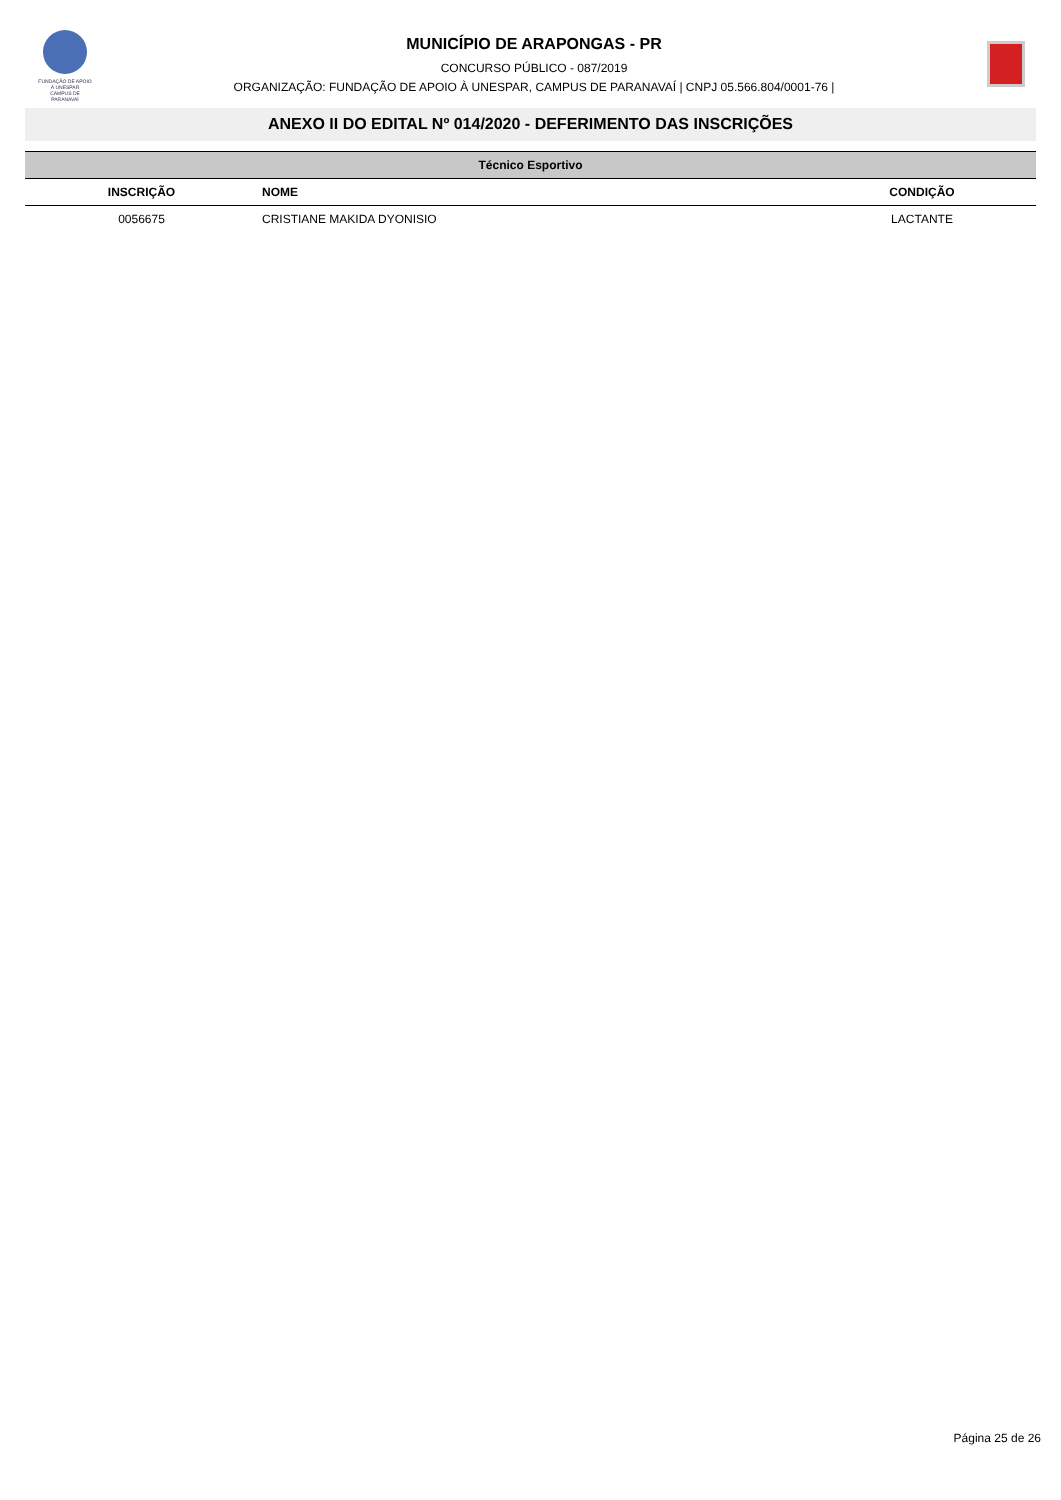FUNDAÇÃO DE APOIO À UNESPAR
CAMPUS DE PARANAVAÍ
MUNICÍPIO DE ARAPONGAS - PR
CONCURSO PÚBLICO - 087/2019
ORGANIZAÇÃO: FUNDAÇÃO DE APOIO À UNESPAR, CAMPUS DE PARANAVAÍ | CNPJ 05.566.804/0001-76 |
ANEXO II DO EDITAL Nº 014/2020 - DEFERIMENTO DAS INSCRIÇÕES
| Técnico Esportivo | | |
| --- | --- | --- |
| INSCRIÇÃO | NOME | CONDIÇÃO |
| 0056675 | CRISTIANE MAKIDA DYONISIO | LACTANTE |
Página 25 de 26